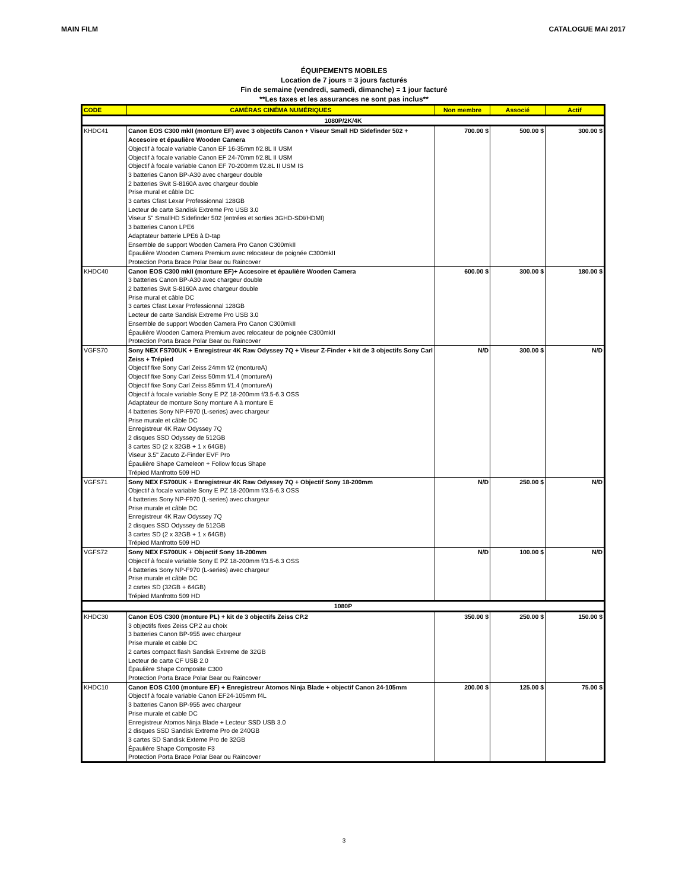MAIN FILM CATALOGUE MAI 2017
ÉQUIPEMENTS MOBILES
Location de 7 jours = 3 jours facturés
Fin de semaine (vendredi, samedi, dimanche) = 1 jour facturé
**Les taxes et les assurances ne sont pas inclus**
| CODE | CAMÉRAS CINÉMA NUMÉRIQUES | Non membre | Associé | Actif |
| --- | --- | --- | --- | --- |
| 1080P/2K/4K | | | | |
| KHDC41 | Canon EOS C300 mkII (monture EF) avec 3 objectifs Canon + Viseur Small HD Sidefinder 502 + Accesoire et épaulière Wooden Camera Objectif à focale variable Canon EF 16-35mm f/2.8L II USM Objectif à focale variable Canon EF 24-70mm f/2.8L II USM Objectif à focale variable Canon EF 70-200mm f/2.8L II USM IS 3 batteries Canon BP-A30 avec chargeur double 2 batteries Swit S-8160A avec chargeur double Prise mural et câble DC 3 cartes Cfast Lexar Professionnal 128GB Lecteur de carte Sandisk Extreme Pro USB 3.0 Viseur 5'' SmallHD Sidefinder 502 (entrées et sorties 3GHD-SDI/HDMI) 3 batteries Canon LPE6 Adaptateur batterie LPE6 à D-tap Ensemble de support Wooden Camera Pro Canon C300mkII Épaulière Wooden Camera Premium avec relocateur de poignée C300mkII Protection Porta Brace Polar Bear ou Raincover | 700.00 $ | 500.00 $ | 300.00 $ |
| KHDC40 | Canon EOS C300 mkII (monture EF)+ Accesoire et épaulière Wooden Camera 3 batteries Canon BP-A30 avec chargeur double 2 batteries Swit S-8160A avec chargeur double Prise mural et câble DC 3 cartes Cfast Lexar Professionnal 128GB Lecteur de carte Sandisk Extreme Pro USB 3.0 Ensemble de support Wooden Camera Pro Canon C300mkII Épaulière Wooden Camera Premium avec relocateur de poignée C300mkII Protection Porta Brace Polar Bear ou Raincover | 600.00 $ | 300.00 $ | 180.00 $ |
| VGFS70 | Sony NEX FS700UK + Enregistreur 4K Raw Odyssey 7Q + Viseur Z-Finder + kit de 3 objectifs Sony Carl Zeiss + Trépied Objectif fixe Sony Carl Zeiss 24mm f/2 (montureA) Objectif fixe Sony Carl Zeiss 50mm f/1.4 (montureA) Objectif fixe Sony Carl Zeiss 85mm f/1.4 (montureA) Objectif à focale variable Sony E PZ 18-200mm f/3.5-6.3 OSS Adaptateur de monture Sony monture A à monture E 4 batteries Sony NP-F970 (L-series) avec chargeur Prise murale et câble DC Enregistreur 4K Raw Odyssey 7Q 2 disques SSD Odyssey de 512GB 3 cartes SD (2 x 32GB + 1 x 64GB) Viseur 3.5'' Zacuto Z-Finder EVF Pro Épaulière Shape Cameleon + Follow focus Shape Trépied Manfrotto 509 HD | N/D | 300.00 $ | N/D |
| VGFS71 | Sony NEX FS700UK + Enregistreur 4K Raw Odyssey 7Q + Objectif Sony 18-200mm Objectif à focale variable Sony E PZ 18-200mm f/3.5-6.3 OSS 4 batteries Sony NP-F970 (L-series) avec chargeur Prise murale et câble DC Enregistreur 4K Raw Odyssey 7Q 2 disques SSD Odyssey de 512GB 3 cartes SD (2 x 32GB + 1 x 64GB) Trépied Manfrotto 509 HD | N/D | 250.00 $ | N/D |
| VGFS72 | Sony NEX FS700UK + Objectif Sony 18-200mm Objectif à focale variable Sony E PZ 18-200mm f/3.5-6.3 OSS 4 batteries Sony NP-F970 (L-series) avec chargeur Prise murale et câble DC 2 cartes SD (32GB + 64GB) Trépied Manfrotto 509 HD | N/D | 100.00 $ | N/D |
| 1080P | | | | |
| KHDC30 | Canon EOS C300 (monture PL) + kit de 3 objectifs Zeiss CP.2 3 objectifs fixes Zeiss CP.2 au choix 3 batteries Canon BP-955 avec chargeur Prise murale et cable DC 2 cartes compact flash Sandisk Extreme de 32GB Lecteur de carte CF USB 2.0 Épaulière Shape Composite C300 Protection Porta Brace Polar Bear ou Raincover | 350.00 $ | 250.00 $ | 150.00 $ |
| KHDC10 | Canon EOS C100 (monture EF) + Enregistreur Atomos Ninja Blade + objectif Canon 24-105mm Objectif à focale variable Canon EF24-105mm f4L 3 batteries Canon BP-955 avec chargeur Prise murale et cable DC Enregistreur Atomos Ninja Blade + Lecteur SSD USB 3.0 2 disques SSD Sandisk Extreme Pro de 240GB 3 cartes SD Sandisk Exteme Pro de 32GB Épaulière Shape Composite F3 Protection Porta Brace Polar Bear ou Raincover | 200.00 $ | 125.00 $ | 75.00 $ |
3